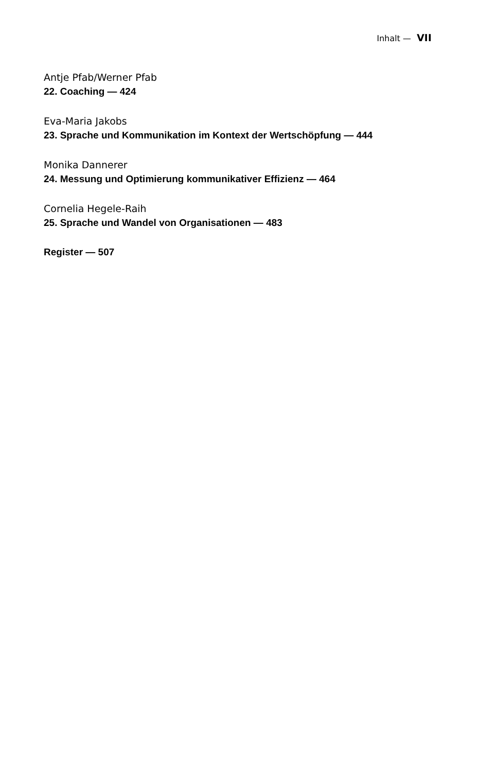Inhalt — VII
Antje Pfab/Werner Pfab
22. Coaching — 424
Eva-Maria Jakobs
23. Sprache und Kommunikation im Kontext der Wertschöpfung — 444
Monika Dannerer
24. Messung und Optimierung kommunikativer Effizienz — 464
Cornelia Hegele-Raih
25. Sprache und Wandel von Organisationen — 483
Register — 507